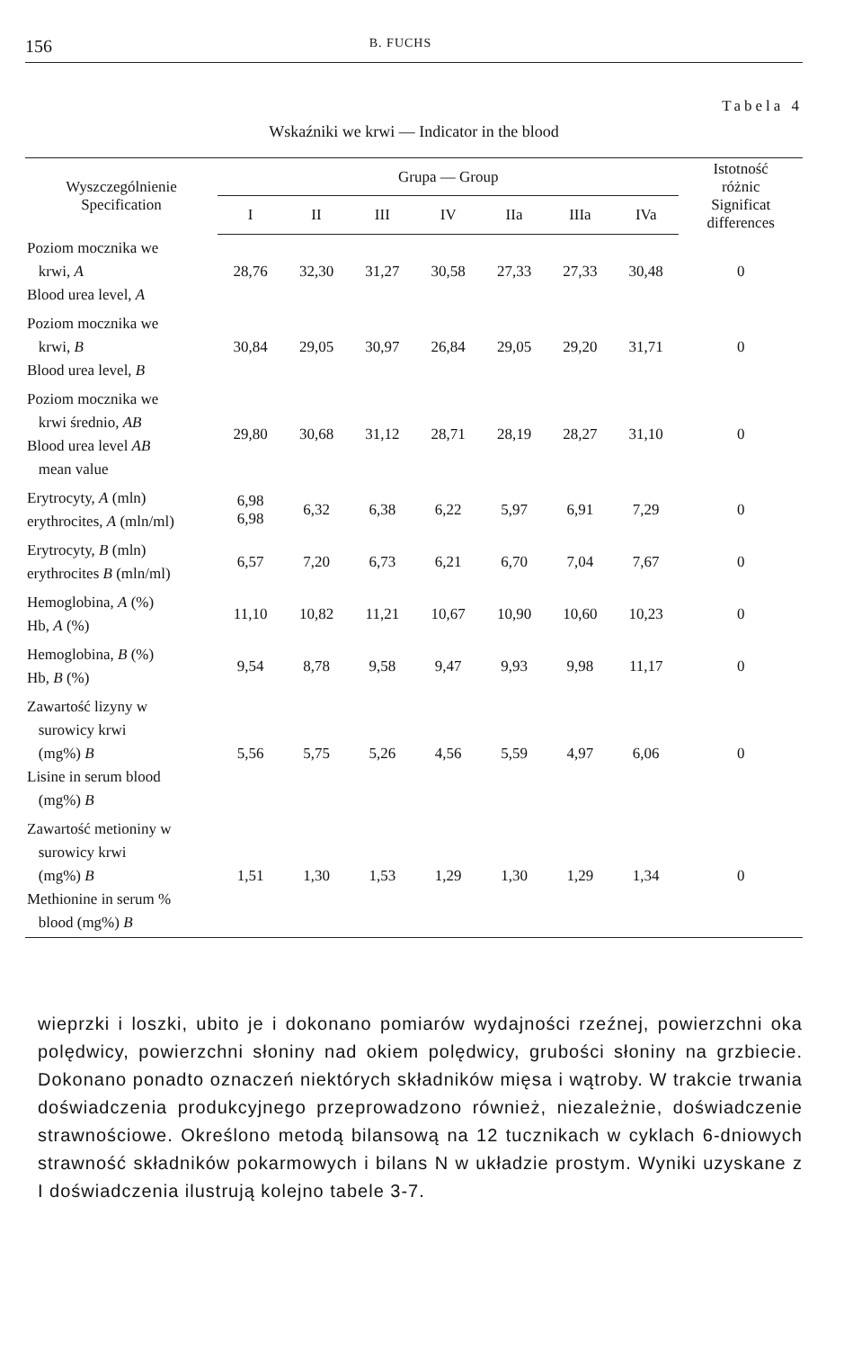156 B. FUCHS
Tabela 4
Wskaźniki we krwi — Indicator in the blood
| Wyszczególnienie Specification | Grupa — Group | | | | | | | Istotność różnic Significat differences |
| --- | --- | --- | --- | --- | --- | --- | --- | --- |
| | I | II | III | IV | IIa | IIIa | IVa | |
| Poziom mocznika we krwi, A Blood urea level, A | 28,76 | 32,30 | 31,27 | 30,58 | 27,33 | 27,33 | 30,48 | 0 |
| Poziom mocznika we krwi, B Blood urea level, B | 30,84 | 29,05 | 30,97 | 26,84 | 29,05 | 29,20 | 31,71 | 0 |
| Poziom mocznika we krwi średnio, AB Blood urea level AB mean value | 29,80 | 30,68 | 31,12 | 28,71 | 28,19 | 28,27 | 31,10 | 0 |
| Erytrocyty, A (mln) erythrocites, A (mln/ml) | 6,98 6,98 | 6,32 | 6,38 | 6,22 | 5,97 | 6,91 | 7,29 | 0 |
| Erytrocyty, B (mln) erythrocites B (mln/ml) | 6,57 | 7,20 | 6,73 | 6,21 | 6,70 | 7,04 | 7,67 | 0 |
| Hemoglobina, A (%) Hb, A (%) | 11,10 | 10,82 | 11,21 | 10,67 | 10,90 | 10,60 | 10,23 | 0 |
| Hemoglobina, B (%) Hb, B (%) | 9,54 | 8,78 | 9,58 | 9,47 | 9,93 | 9,98 | 11,17 | 0 |
| Zawartość lizyny w surowicy krwi (mg%) B Lisine in serum blood (mg%) B | 5,56 | 5,75 | 5,26 | 4,56 | 5,59 | 4,97 | 6,06 | 0 |
| Zawartość metioniny w surowicy krwi (mg%) B Methionine in serum % blood (mg%) B | 1,51 | 1,30 | 1,53 | 1,29 | 1,30 | 1,29 | 1,34 | 0 |
wieprzki i loszki, ubito je i dokonano pomiarów wydajności rzeźnej, powierzchni oka polędwicy, powierzchni słoniny nad okiem polędwicy, grubości słoniny na grzbiecie. Dokonano ponadto oznaczeń niektórych składników mięsa i wątroby. W trakcie trwania doświadczenia produkcyjnego przeprowadzono również, niezależnie, doświadczenie strawnościowe. Określono metodą bilansową na 12 tucznikach w cyklach 6-dniowych strawność składników pokarmowych i bilans N w układzie prostym. Wyniki uzyskane z I doświadczenia ilustrują kolejno tabele 3-7.